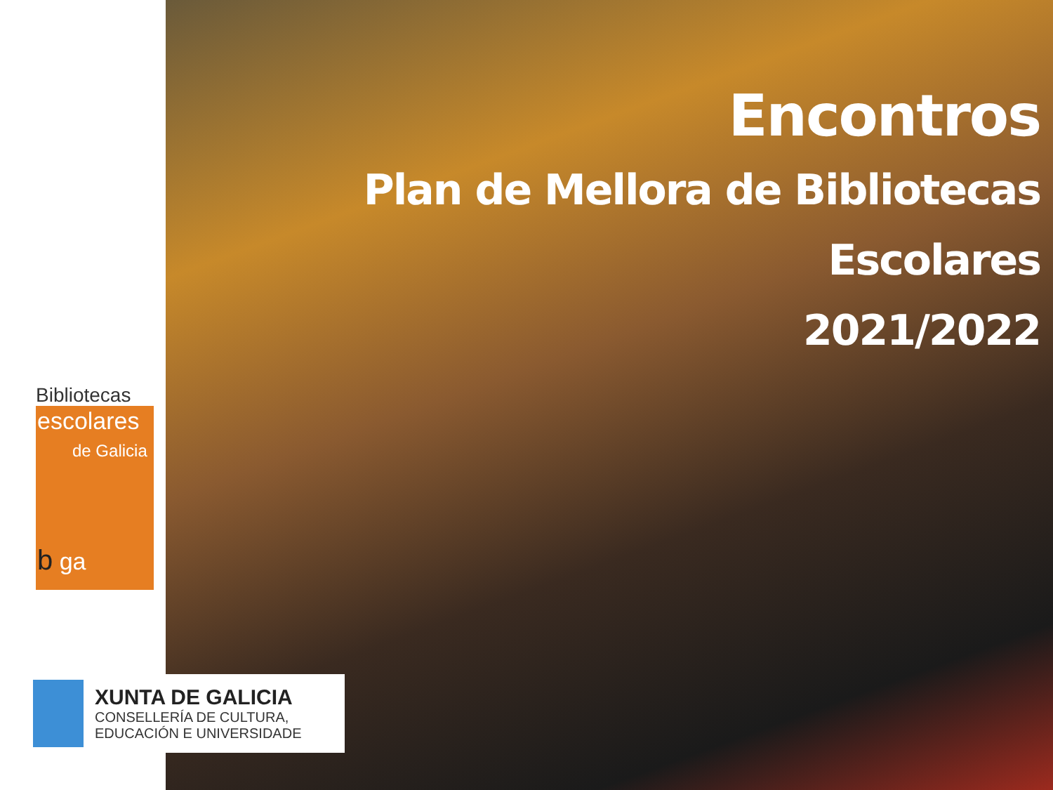Bibliotecas
escolares
de Galicia
b ga
Encontros
Plan de Mellora de Bibliotecas
Escolares
2021/2022
XUNTA DE GALICIA
CONSELLERÍA DE CULTURA,
EDUCACIÓN E UNIVERSIDADE